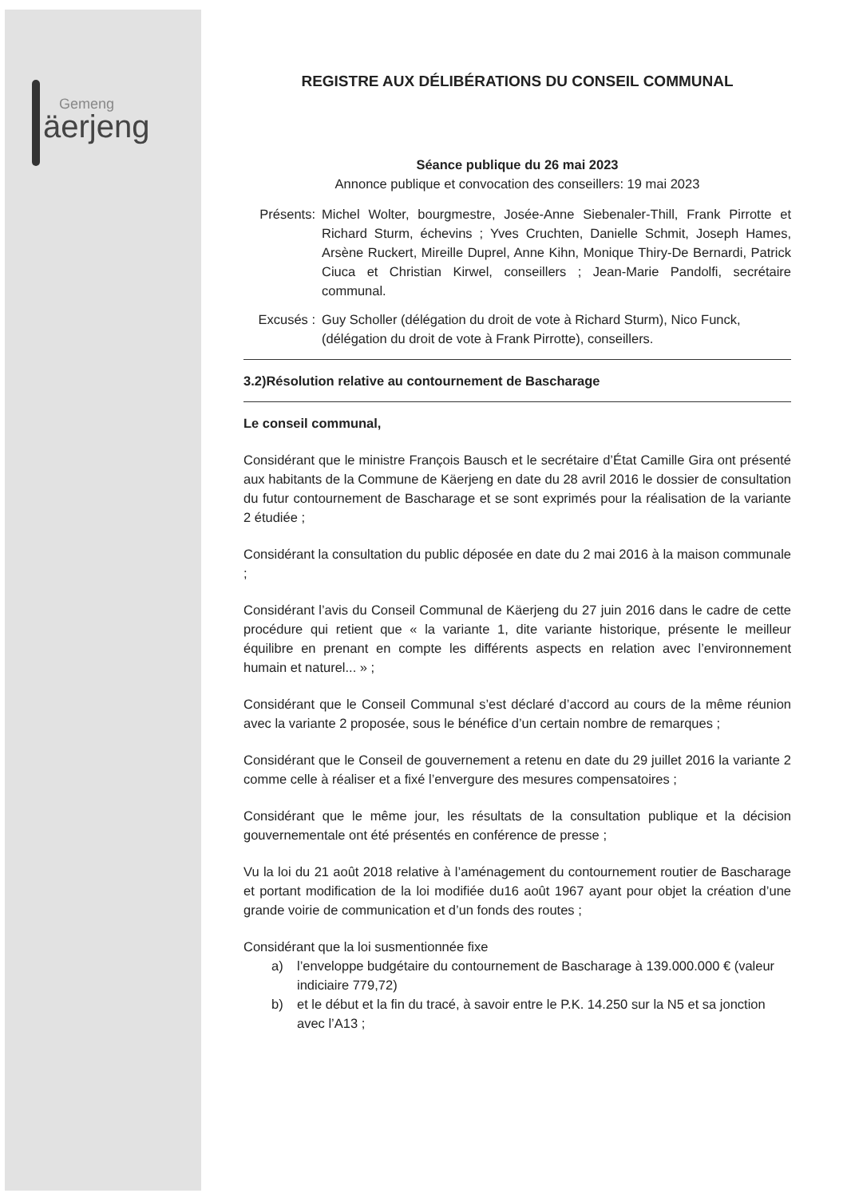Gemeng
äerjeng
REGISTRE AUX DÉLIBÉRATIONS DU CONSEIL COMMUNAL
Séance publique du 26 mai 2023
Annonce publique et convocation des conseillers: 19 mai 2023
Présents: Michel Wolter, bourgmestre, Josée-Anne Siebenaler-Thill, Frank Pirrotte et Richard Sturm, échevins ; Yves Cruchten, Danielle Schmit, Joseph Hames, Arsène Ruckert, Mireille Duprel, Anne Kihn, Monique Thiry-De Bernardi, Patrick Ciuca et Christian Kirwel, conseillers ; Jean-Marie Pandolfi, secrétaire communal.
Excusés : Guy Scholler (délégation du droit de vote à Richard Sturm), Nico Funck, (délégation du droit de vote à Frank Pirrotte), conseillers.
3.2)Résolution relative au contournement de Bascharage
Le conseil communal,
Considérant que le ministre François Bausch et le secrétaire d’État Camille Gira ont présenté aux habitants de la Commune de Käerjeng en date du 28 avril 2016 le dossier de consultation du futur contournement de Bascharage et se sont exprimés pour la réalisation de la variante 2 étudiée ;
Considérant la consultation du public déposée en date du 2 mai 2016 à la maison communale ;
Considérant l’avis du Conseil Communal de Käerjeng du 27 juin 2016 dans le cadre de cette procédure qui retient que « la variante 1, dite variante historique, présente le meilleur équilibre en prenant en compte les différents aspects en relation avec l’environnement humain et naturel... » ;
Considérant que le Conseil Communal s’est déclaré d’accord au cours de la même réunion avec la variante 2 proposée, sous le bénéfice d’un certain nombre de remarques ;
Considérant que le Conseil de gouvernement a retenu en date du 29 juillet 2016 la variante 2 comme celle à réaliser et a fixé l’envergure des mesures compensatoires ;
Considérant que le même jour, les résultats de la consultation publique et la décision gouvernementale ont été présentés en conférence de presse ;
Vu la loi du 21 août 2018 relative à l’aménagement du contournement routier de Bascharage et portant modification de la loi modifiée du16 août 1967 ayant pour objet la création d’une grande voirie de communication et d’un fonds des routes ;
Considérant que la loi susmentionnée fixe
a) l’enveloppe budgétaire du contournement de Bascharage à 139.000.000 € (valeur indiciaire 779,72)
b) et le début et la fin du tracé, à savoir entre le P.K. 14.250 sur la N5 et sa jonction avec l’A13 ;